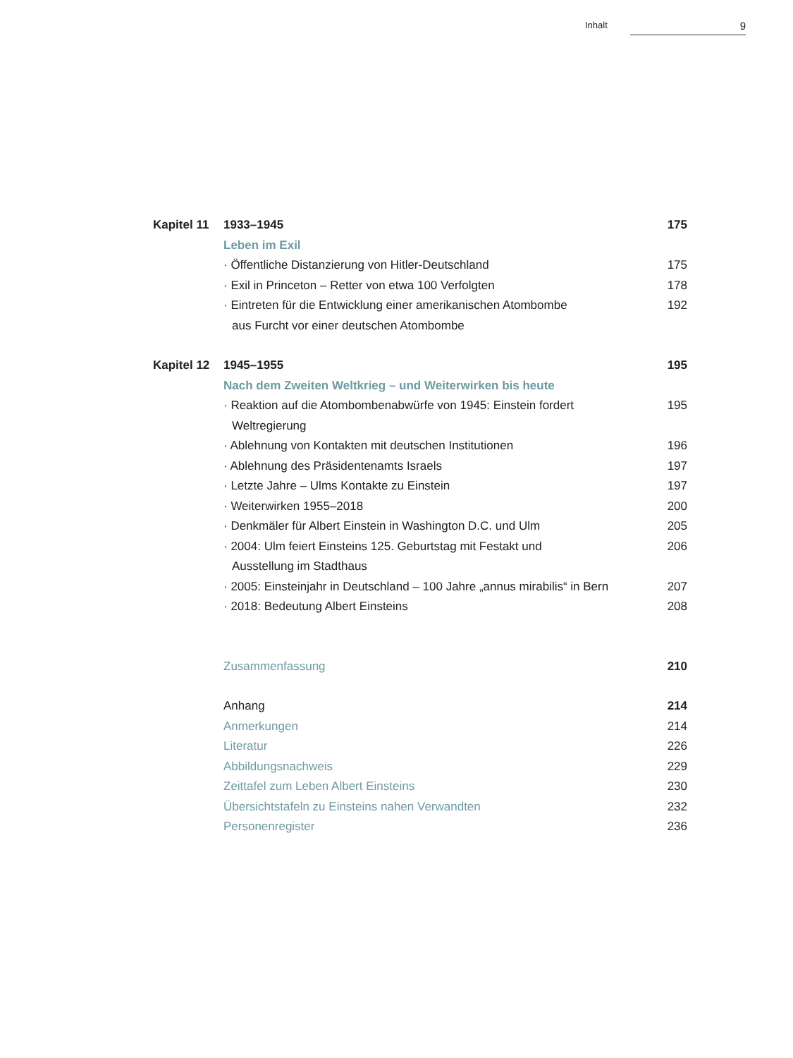Inhalt 9
Kapitel 11
1933–1945 175
Leben im Exil
· Öffentliche Distanzierung von Hitler-Deutschland
175
· Exil in Princeton – Retter von etwa 100 Verfolgten
178
· Eintreten für die Entwicklung einer amerikanischen Atombombe
aus Furcht vor einer deutschen Atombombe
192
Kapitel 12
1945–1955 195
Nach dem Zweiten Weltkrieg – und Weiterwirken bis heute
· Reaktion auf die Atombombenabwürfe von 1945: Einstein fordert
Weltregierung
195
· Ablehnung von Kontakten mit deutschen Institutionen
196
· Ablehnung des Präsidentenamts Israels
197
· Letzte Jahre – Ulms Kontakte zu Einstein
197
· Weiterwirken 1955–2018 200
· Denkmäler für Albert Einstein in Washington D.C. und Ulm
205
· 2004: Ulm feiert Einsteins 125. Geburtstag mit Festakt und
Ausstellung im Stadthaus
206
· 2005: Einsteinjahr in Deutschland – 100 Jahre „annus mirabilis“ in Bern
207
· 2018: Bedeutung Albert Einsteins
208
Zusammenfassung 210
Anhang 214
Anmerkungen 214
Literatur 226
Abbildungsnachweis 229
Zeittafel zum Leben Albert Einsteins
230
Übersichtstafeln zu Einsteins nahen Verwandten
232
Personenregister 236